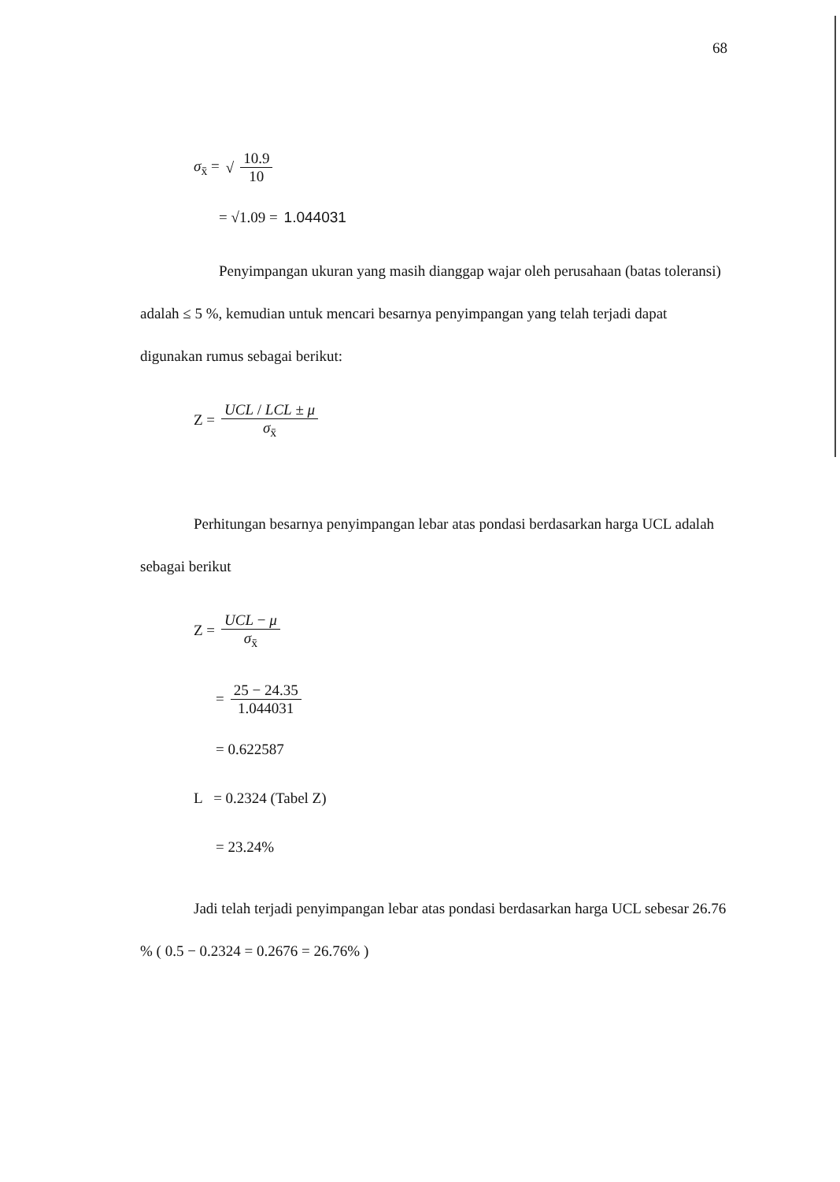68
σ<sub>x̄</sub> = √ 10.9 10
= √1.09 = 1.044031
Penyimpangan ukuran yang masih dianggap wajar oleh perusahaan (batas toleransi) adalah ≤ 5 %, kemudian untuk mencari besarnya penyimpangan yang telah terjadi dapat digunakan rumus sebagai berikut:
Z = UCL / LCL ± μ σ<sub>x̄</sub>
Perhitungan besarnya penyimpangan lebar atas pondasi berdasarkan harga UCL adalah sebagai berikut
Z = UCL − μ σ<sub>x̄</sub>
= 25 − 24.35 1.044031
= 0.622587
L = 0.2324 (Tabel Z)
= 23.24%
Jadi telah terjadi penyimpangan lebar atas pondasi berdasarkan harga UCL sebesar 26.76 % ( 0.5 − 0.2324 = 0.2676 = 26.76% )